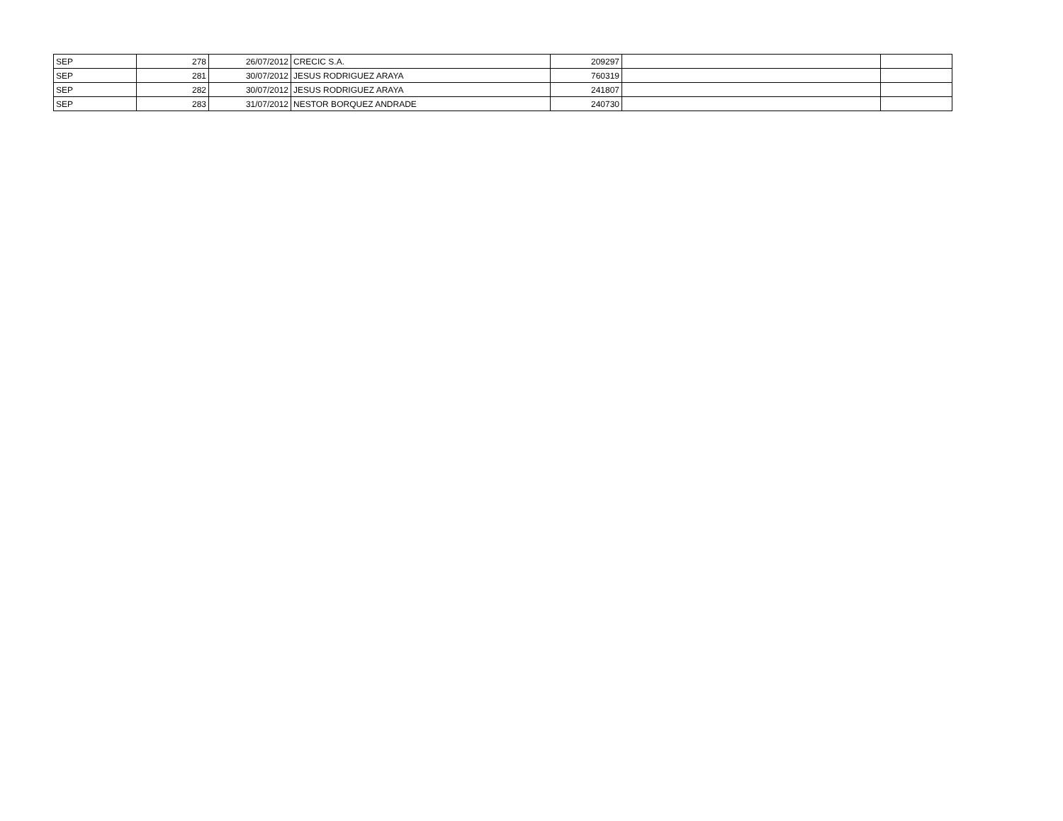| SEP | 278 | 26/07/2012 | CRECIC S.A. | 209297 | | |
| SEP | 281 | 30/07/2012 | JESUS RODRIGUEZ ARAYA | 760319 | | |
| SEP | 282 | 30/07/2012 | JESUS RODRIGUEZ ARAYA | 241807 | | |
| SEP | 283 | 31/07/2012 | NESTOR BORQUEZ ANDRADE | 240730 | | |